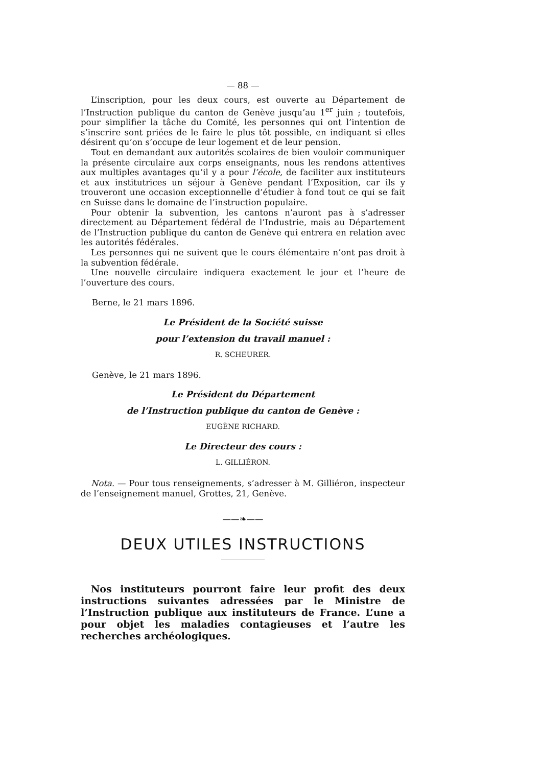— 88 —
L’inscription, pour les deux cours, est ouverte au Département de l’Instruction publique du canton de Genève jusqu’au 1<sup>er</sup> juin ; toutefois, pour simplifier la tâche du Comité, les personnes qui ont l’intention de s’inscrire sont priées de le faire le plus tôt possible, en indiquant si elles désirent qu’on s’occupe de leur logement et de leur pension.
Tout en demandant aux autorités scolaires de bien vouloir communiquer la présente circulaire aux corps enseignants, nous les rendons attentives aux multiples avantages qu’il y a pour l’école, de faciliter aux instituteurs et aux institutrices un séjour à Genève pendant l’Exposition, car ils y trouveront une occasion exceptionnelle d’étudier à fond tout ce qui se fait en Suisse dans le domaine de l’instruction populaire.
Pour obtenir la subvention, les cantons n’auront pas à s’adresser directement au Département fédéral de l’Industrie, mais au Département de l’Instruction publique du canton de Genève qui entrera en relation avec les autorités fédérales.
Les personnes qui ne suivent que le cours élémentaire n’ont pas droit à la subvention fédérale.
Une nouvelle circulaire indiquera exactement le jour et l’heure de l’ouverture des cours.
Berne, le 21 mars 1896.
Le Président de la Société suisse
pour l’extension du travail manuel :
R. SCHEURER.
Genève, le 21 mars 1896.
Le Président du Département
de l’Instruction publique du canton de Genève :
EUGÈNE RICHARD.
Le Directeur des cours :
L. GILLIÉRON.
Nota. — Pour tous renseignements, s’adresser à M. Gilliéron, inspecteur de l’enseignement manuel, Grottes, 21, Genève.
——❧——
DEUX UTILES INSTRUCTIONS
Nos instituteurs pourront faire leur profit des deux instructions suivantes adressées par le Ministre de l’Instruction publique aux instituteurs de France. L’une a pour objet les maladies contagieuses et l’autre les recherches archéologiques.